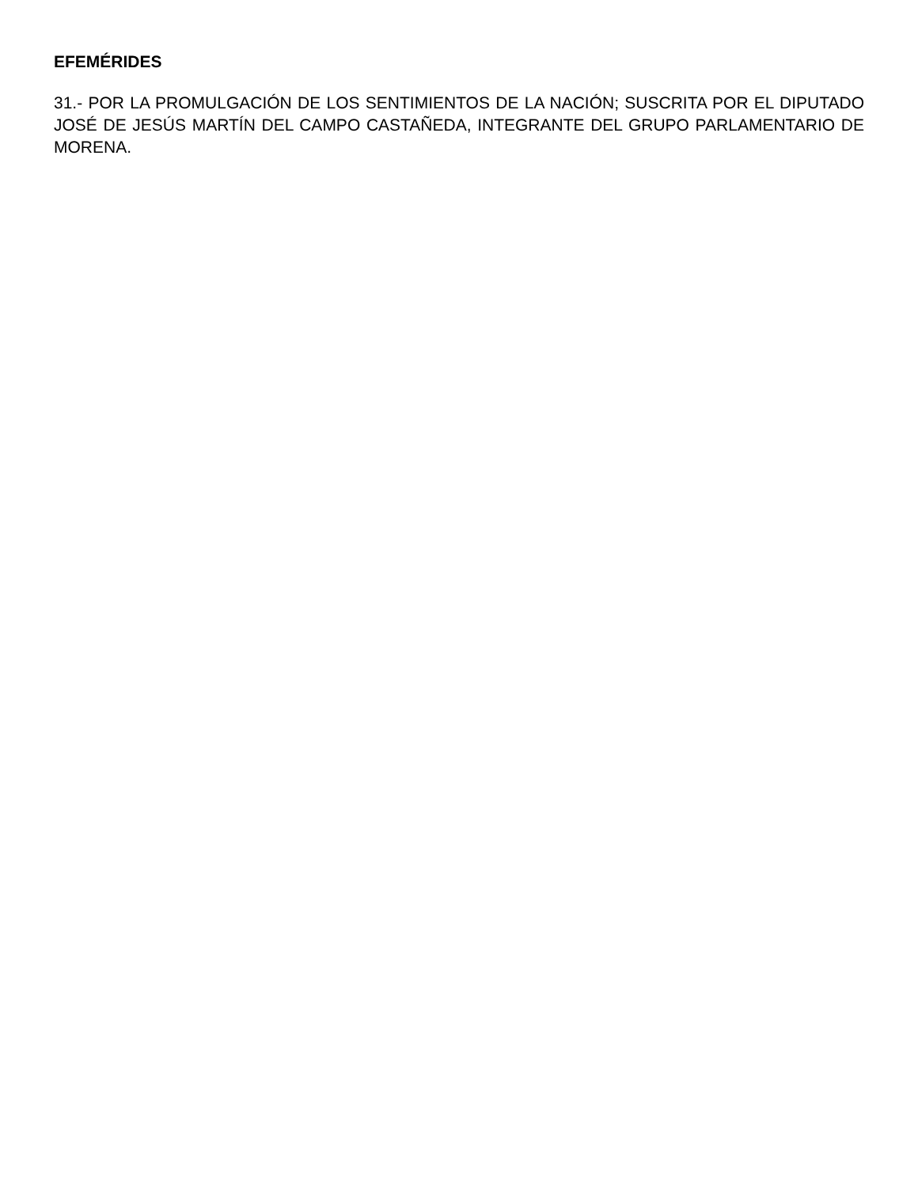EFEMÉRIDES
31.- POR LA PROMULGACIÓN DE LOS SENTIMIENTOS DE LA NACIÓN; SUSCRITA POR EL DIPUTADO JOSÉ DE JESÚS MARTÍN DEL CAMPO CASTAÑEDA, INTEGRANTE DEL GRUPO PARLAMENTARIO DE MORENA.